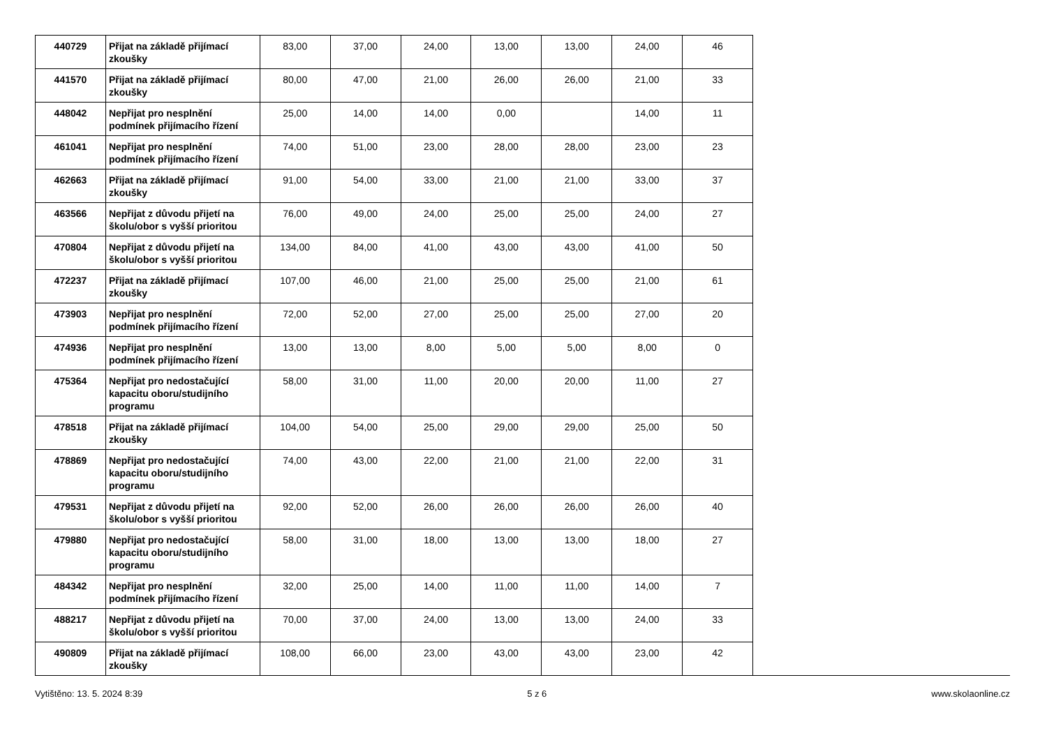| 440729 | Přijat na základě přijímací zkoušky | 83,00 | 37,00 | 24,00 | 13,00 | 13,00 | 24,00 | 46 |
| 441570 | Přijat na základě přijímací zkoušky | 80,00 | 47,00 | 21,00 | 26,00 | 26,00 | 21,00 | 33 |
| 448042 | Nepřijat pro nesplnění podmínek přijímacího řízení | 25,00 | 14,00 | 14,00 | 0,00 | | 14,00 | 11 |
| 461041 | Nepřijat pro nesplnění podmínek přijímacího řízení | 74,00 | 51,00 | 23,00 | 28,00 | 28,00 | 23,00 | 23 |
| 462663 | Přijat na základě přijímací zkoušky | 91,00 | 54,00 | 33,00 | 21,00 | 21,00 | 33,00 | 37 |
| 463566 | Nepřijat z důvodu přijetí na školu/obor s vyšší prioritou | 76,00 | 49,00 | 24,00 | 25,00 | 25,00 | 24,00 | 27 |
| 470804 | Nepřijat z důvodu přijetí na školu/obor s vyšší prioritou | 134,00 | 84,00 | 41,00 | 43,00 | 43,00 | 41,00 | 50 |
| 472237 | Přijat na základě přijímací zkoušky | 107,00 | 46,00 | 21,00 | 25,00 | 25,00 | 21,00 | 61 |
| 473903 | Nepřijat pro nesplnění podmínek přijímacího řízení | 72,00 | 52,00 | 27,00 | 25,00 | 25,00 | 27,00 | 20 |
| 474936 | Nepřijat pro nesplnění podmínek přijímacího řízení | 13,00 | 13,00 | 8,00 | 5,00 | 5,00 | 8,00 | 0 |
| 475364 | Nepřijat pro nedostačující kapacitu oboru/studijního programu | 58,00 | 31,00 | 11,00 | 20,00 | 20,00 | 11,00 | 27 |
| 478518 | Přijat na základě přijímací zkoušky | 104,00 | 54,00 | 25,00 | 29,00 | 29,00 | 25,00 | 50 |
| 478869 | Nepřijat pro nedostačující kapacitu oboru/studijního programu | 74,00 | 43,00 | 22,00 | 21,00 | 21,00 | 22,00 | 31 |
| 479531 | Nepřijat z důvodu přijetí na školu/obor s vyšší prioritou | 92,00 | 52,00 | 26,00 | 26,00 | 26,00 | 26,00 | 40 |
| 479880 | Nepřijat pro nedostačující kapacitu oboru/studijního programu | 58,00 | 31,00 | 18,00 | 13,00 | 13,00 | 18,00 | 27 |
| 484342 | Nepřijat pro nesplnění podmínek přijímacího řízení | 32,00 | 25,00 | 14,00 | 11,00 | 11,00 | 14,00 | 7 |
| 488217 | Nepřijat z důvodu přijetí na školu/obor s vyšší prioritou | 70,00 | 37,00 | 24,00 | 13,00 | 13,00 | 24,00 | 33 |
| 490809 | Přijat na základě přijímací zkoušky | 108,00 | 66,00 | 23,00 | 43,00 | 43,00 | 23,00 | 42 |
Vytištěno: 13. 5. 2024 8:39 5 z 6 www.skolaonline.cz